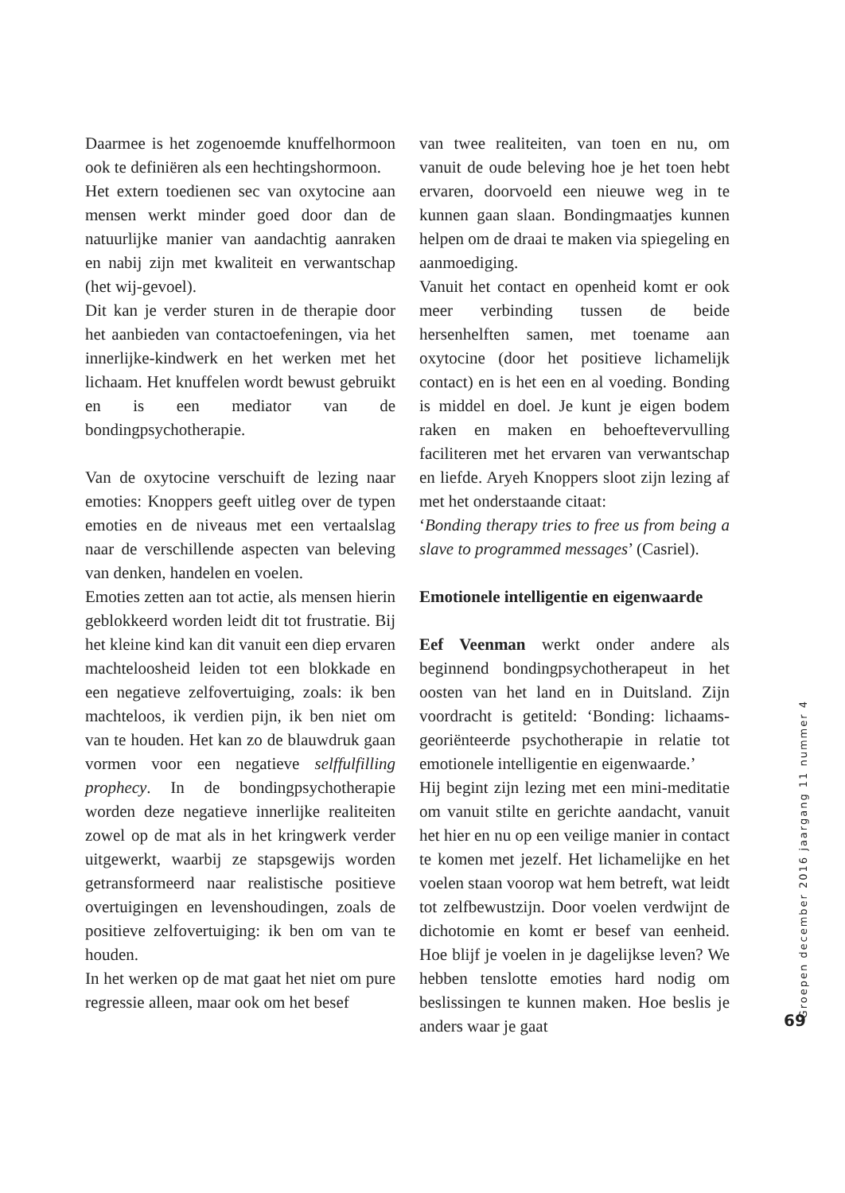Daarmee is het zogenoemde knuffelhormoon ook te definiëren als een hechtingshormoon.
Het extern toedienen sec van oxytocine aan mensen werkt minder goed door dan de natuurlijke manier van aandachtig aanraken en nabij zijn met kwaliteit en verwantschap (het wij-gevoel).
Dit kan je verder sturen in de therapie door het aanbieden van contactoefeningen, via het innerlijke-kindwerk en het werken met het lichaam. Het knuffelen wordt bewust gebruikt en is een mediator van de bondingpsychotherapie.
Van de oxytocine verschuift de lezing naar emoties: Knoppers geeft uitleg over de typen emoties en de niveaus met een vertaalslag naar de verschillende aspecten van beleving van denken, handelen en voelen.
Emoties zetten aan tot actie, als mensen hierin geblokkeerd worden leidt dit tot frustratie. Bij het kleine kind kan dit vanuit een diep ervaren machteloosheid leiden tot een blokkade en een negatieve zelfovertuiging, zoals: ik ben machteloos, ik verdien pijn, ik ben niet om van te houden. Het kan zo de blauwdruk gaan vormen voor een negatieve selffulfilling prophecy. In de bondingpsychotherapie worden deze negatieve innerlijke realiteiten zowel op de mat als in het kringwerk verder uitgewerkt, waarbij ze stapsgewijs worden getransformeerd naar realistische positieve overtuigingen en levenshoudingen, zoals de positieve zelfovertuiging: ik ben om van te houden.
In het werken op de mat gaat het niet om pure regressie alleen, maar ook om het besef
van twee realiteiten, van toen en nu, om vanuit de oude beleving hoe je het toen hebt ervaren, doorvoeld een nieuwe weg in te kunnen gaan slaan. Bondingmaatjes kunnen helpen om de draai te maken via spiegeling en aanmoediging.
Vanuit het contact en openheid komt er ook meer verbinding tussen de beide hersenhelften samen, met toename aan oxytocine (door het positieve lichamelijk contact) en is het een en al voeding. Bonding is middel en doel. Je kunt je eigen bodem raken en maken en behoeftevervulling faciliteren met het ervaren van verwantschap en liefde. Aryeh Knoppers sloot zijn lezing af met het onderstaande citaat:
‘Bonding therapy tries to free us from being a slave to programmed messages’ (Casriel).
Emotionele intelligentie en eigenwaarde
Eef Veenman werkt onder andere als beginnend bondingpsychotherapeut in het oosten van het land en in Duitsland. Zijn voordracht is getiteld: ‘Bonding: lichaams-georiënteerde psychotherapie in relatie tot emotionele intelligentie en eigenwaarde.’
Hij begint zijn lezing met een mini-meditatie om vanuit stilte en gerichte aandacht, vanuit het hier en nu op een veilige manier in contact te komen met jezelf. Het lichamelijke en het voelen staan voorop wat hem betreft, wat leidt tot zelfbewustzijn. Door voelen verdwijnt de dichotomie en komt er besef van eenheid. Hoe blijf je voelen in je dagelijkse leven? We hebben tenslotte emoties hard nodig om beslissingen te kunnen maken. Hoe beslis je anders waar je gaat
Groepen december 2016 jaargang 11 nummer 4
69